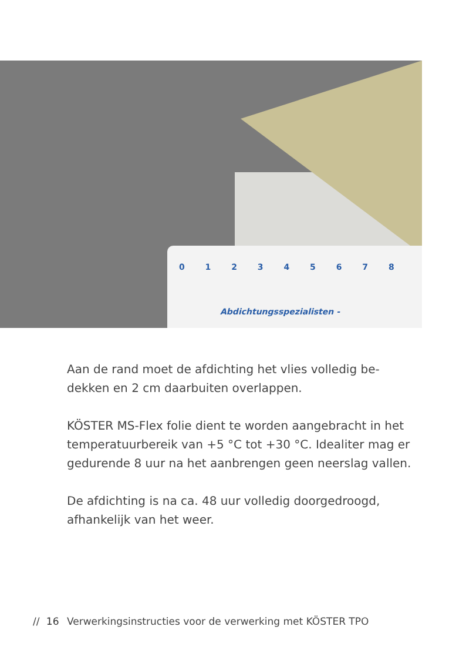0 1 2 3 4 5 6 7 8
Abdichtungsspezialisten -
Aan de rand moet de afdichting het vlies volledig be-dekken en 2 cm daarbuiten overlappen.
KÖSTER MS-Flex folie dient te worden aangebracht in het temperatuurbereik van +5 °C tot +30 °C. Idealiter mag er gedurende 8 uur na het aanbrengen geen neerslag vallen.
De afdichting is na ca. 48 uur volledig doorgedroogd, afhankelijk van het weer.
// 16 Verwerkingsinstructies voor de verwerking met KÖSTER TPO